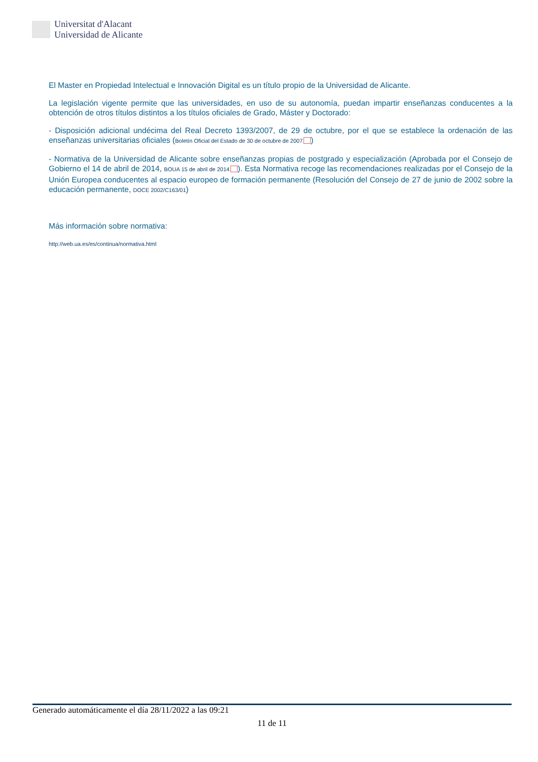Universitat d'Alacant
Universidad de Alicante
El Master en Propiedad Intelectual e Innovación Digital es un título propio de la Universidad de Alicante.
La legislación vigente permite que las universidades, en uso de su autonomía, puedan impartir enseñanzas conducentes a la obtención de otros títulos distintos a los títulos oficiales de Grado, Máster y Doctorado:
- Disposición adicional undécima del Real Decreto 1393/2007, de 29 de octubre, por el que se establece la ordenación de las enseñanzas universitarias oficiales (Boletín Oficial del Estado de 30 de octubre de 2007 )
- Normativa de la Universidad de Alicante sobre enseñanzas propias de postgrado y especialización (Aprobada por el Consejo de Gobierno el 14 de abril de 2014, BOUA 15 de abril de 2014 ). Esta Normativa recoge las recomendaciones realizadas por el Consejo de la Unión Europea conducentes al espacio europeo de formación permanente (Resolución del Consejo de 27 de junio de 2002 sobre la educación permanente, DOCE 2002/C163/01)
Más información sobre normativa:
http://web.ua.es/es/continua/normativa.html
Generado automáticamente el día 28/11/2022 a las 09:21
11 de 11